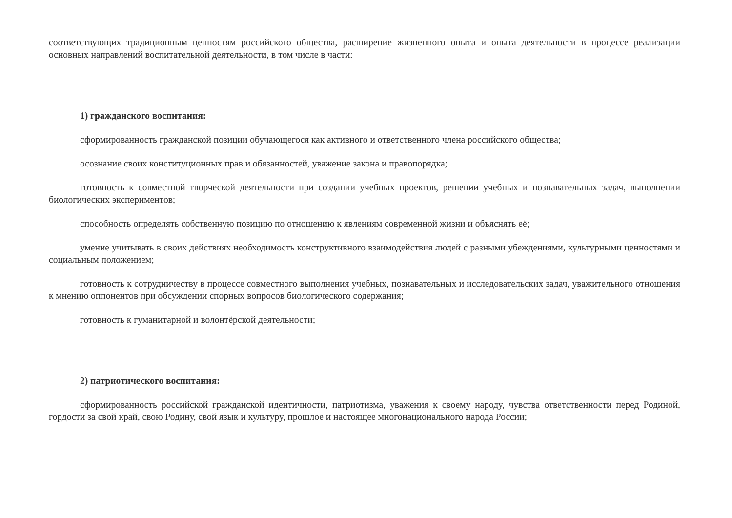соответствующих традиционным ценностям российского общества, расширение жизненного опыта и опыта деятельности в процессе реализации основных направлений воспитательной деятельности, в том числе в части:
1) гражданского воспитания:
сформированность гражданской позиции обучающегося как активного и ответственного члена российского общества;
осознание своих конституционных прав и обязанностей, уважение закона и правопорядка;
готовность к совместной творческой деятельности при создании учебных проектов, решении учебных и познавательных задач, выполнении биологических экспериментов;
способность определять собственную позицию по отношению к явлениям современной жизни и объяснять её;
умение учитывать в своих действиях необходимость конструктивного взаимодействия людей с разными убеждениями, культурными ценностями и социальным положением;
готовность к сотрудничеству в процессе совместного выполнения учебных, познавательных и исследовательских задач, уважительного отношения к мнению оппонентов при обсуждении спорных вопросов биологического содержания;
готовность к гуманитарной и волонтёрской деятельности;
2) патриотического воспитания:
сформированность российской гражданской идентичности, патриотизма, уважения к своему народу, чувства ответственности перед Родиной, гордости за свой край, свою Родину, свой язык и культуру, прошлое и настоящее многонационального народа России;